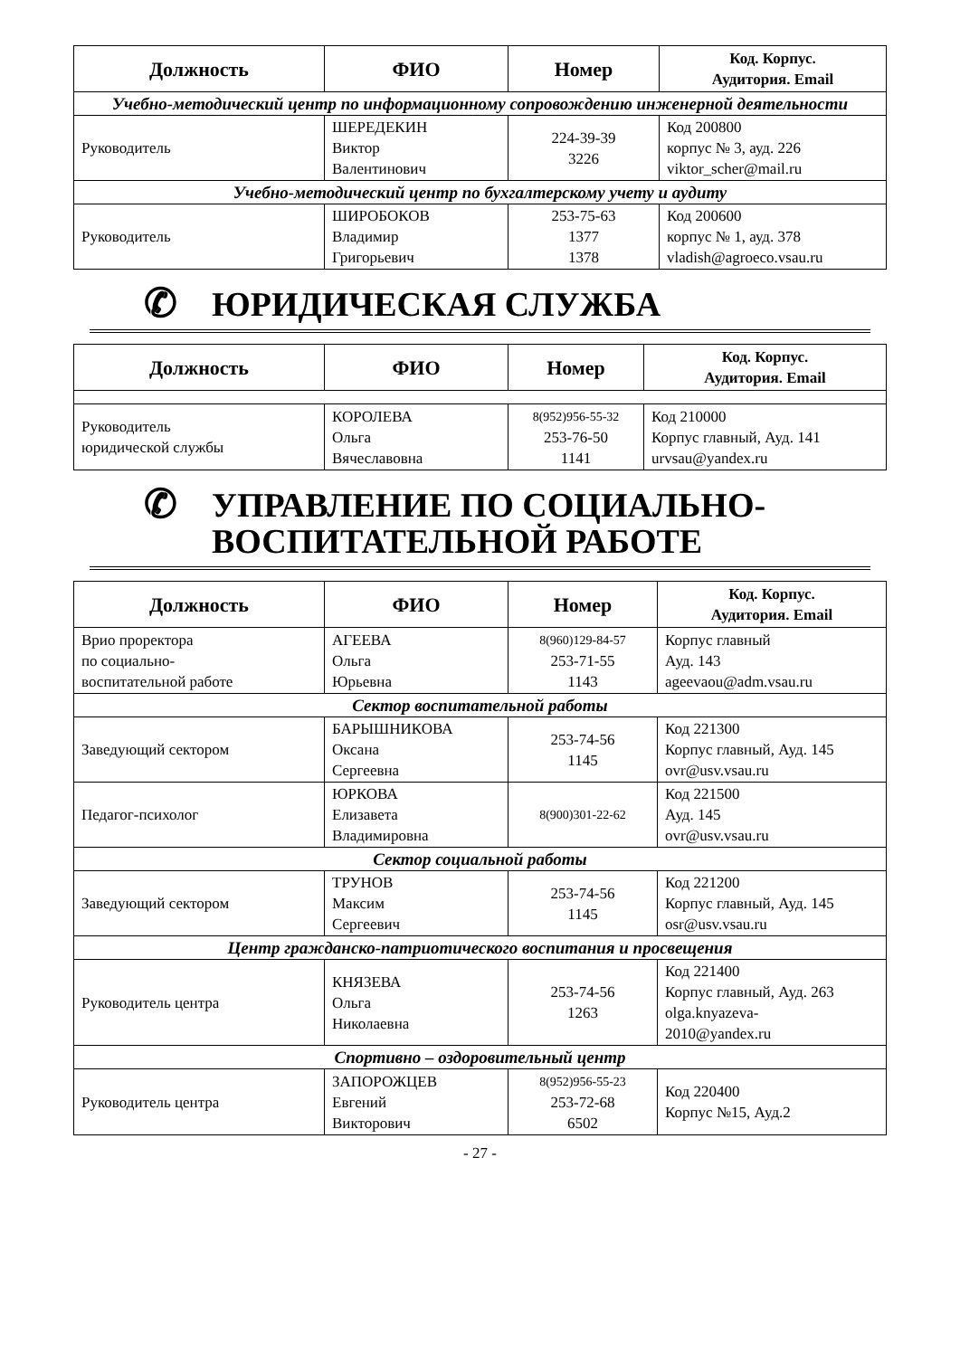| Должность | ФИО | Номер | Код. Корпус. Аудитория. Email |
| --- | --- | --- | --- |
| Учебно-методический центр по информационному сопровождению инженерной деятельности | | | |
| Руководитель | ШЕРЕДЕКИН Виктор Валентинович | 224-39-39 3226 | Код 200800 корпус № 3, ауд. 226 viktor_scher@mail.ru |
| Учебно-методический центр по бухгалтерскому учету и аудиту | | | |
| Руководитель | ШИРОБОКОВ Владимир Григорьевич | 253-75-63 1377 1378 | Код 200600 корпус № 1, ауд. 378 vladish@agroeco.vsau.ru |
✆ ЮРИДИЧЕСКАЯ СЛУЖБА
| Должность | ФИО | Номер | Код. Корпус. Аудитория. Email |
| --- | --- | --- | --- |
| Руководитель юридической службы | КОРОЛЕВА Ольга Вячеславовна | 8(952)956-55-32 253-76-50 1141 | Код 210000 Корпус главный, Ауд. 141 urvsau@yandex.ru |
✆ УПРАВЛЕНИЕ ПО СОЦИАЛЬНО-
ВОСПИТАТЕЛЬНОЙ РАБОТЕ
| Должность | ФИО | Номер | Код. Корпус. Аудитория. Email |
| --- | --- | --- | --- |
| Врио проректора по социально- воспитательной работе | АГЕЕВА Ольга Юрьевна | 8(960)129-84-57 253-71-55 1143 | Корпус главный Ауд. 143 ageevaou@adm.vsau.ru |
| Сектор воспитательной работы | | | |
| Заведующий сектором | БАРЫШНИКОВА Оксана Сергеевна | 253-74-56 1145 | Код 221300 Корпус главный, Ауд. 145 ovr@usv.vsau.ru |
| Педагог-психолог | ЮРКОВА Елизавета Владимировна | 8(900)301-22-62 | Код 221500 Ауд. 145 ovr@usv.vsau.ru |
| Сектор социальной работы | | | |
| Заведующий сектором | ТРУНОВ Максим Сергеевич | 253-74-56 1145 | Код 221200 Корпус главный, Ауд. 145 osr@usv.vsau.ru |
| Центр гражданско-патриотического воспитания и просвещения | | | |
| Руководитель центра | КНЯЗЕВА Ольга Николаевна | 253-74-56 1263 | Код 221400 Корпус главный, Ауд. 263 olga.knyazeva- 2010@yandex.ru |
| Спортивно – оздоровительный центр | | | |
| Руководитель центра | ЗАПОРОЖЦЕВ Евгений Викторович | 8(952)956-55-23 253-72-68 6502 | Код 220400 Корпус №15, Ауд.2 |
- 27 -